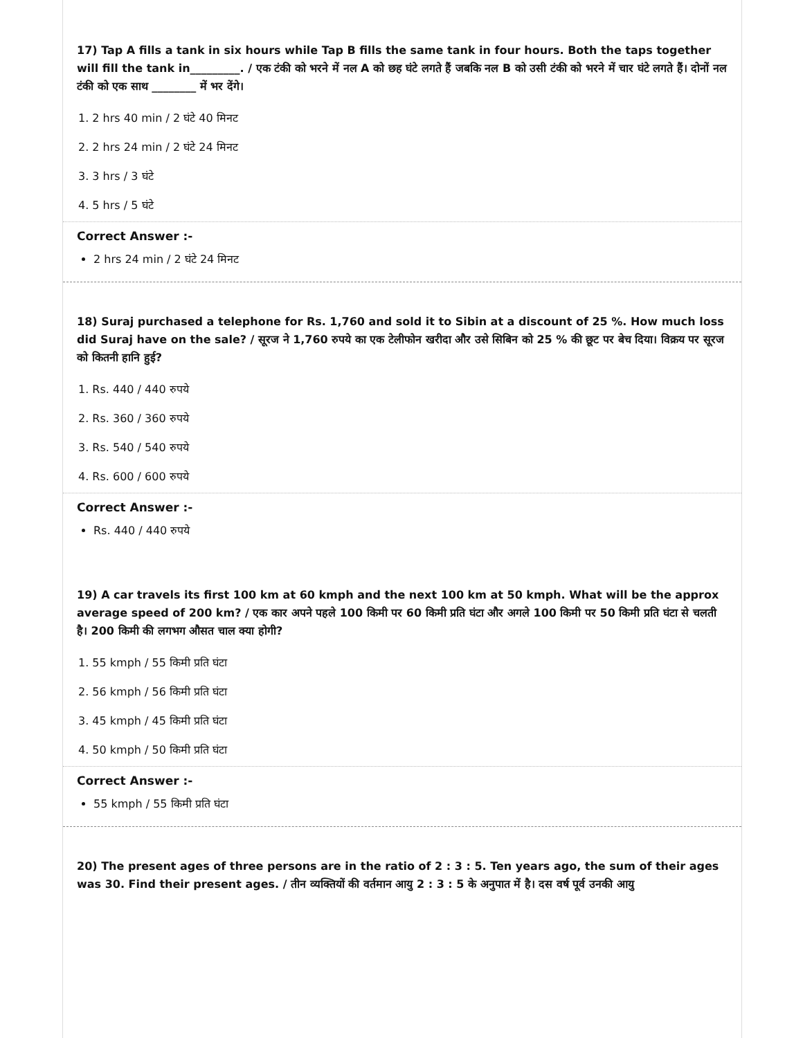17) Tap A fills a tank in six hours while Tap B fills the same tank in four hours. Both the taps together will fill the tank in_________. / एक टंकी को भरने में नल A को छह घंटे लगते हैं जबकि नल B को उसी टंकी को भरने में चार घंटे लगते हैं। दोनों नल टंकी को एक साथ ________ में भर देंगे।
1. 2 hrs 40 min / 2 घंटे 40 मिनट
2. 2 hrs 24 min / 2 घंटे 24 मिनट
3. 3 hrs / 3 घंटे
4. 5 hrs / 5 घंटे
Correct Answer :-
2 hrs 24 min / 2 घंटे 24 मिनट
18) Suraj purchased a telephone for Rs. 1,760 and sold it to Sibin at a discount of 25 %. How much loss did Suraj have on the sale? / सूरज ने 1,760 रुपये का एक टेलीफोन खरीदा और उसे सिबिन को 25 % की छूट पर बेच दिया। विक्रय पर सूरज को कितनी हानि हुई?
1. Rs. 440 / 440 रुपये
2. Rs. 360 / 360 रुपये
3. Rs. 540 / 540 रुपये
4. Rs. 600 / 600 रुपये
Correct Answer :-
Rs. 440 / 440 रुपये
19) A car travels its first 100 km at 60 kmph and the next 100 km at 50 kmph. What will be the approx average speed of 200 km? / एक कार अपने पहले 100 किमी पर 60 किमी प्रति घंटा और अगले 100 किमी पर 50 किमी प्रति घंटा से चलती है। 200 किमी की लगभग औसत चाल क्या होगी?
1. 55 kmph / 55 किमी प्रति घंटा
2. 56 kmph / 56 किमी प्रति घंटा
3. 45 kmph / 45 किमी प्रति घंटा
4. 50 kmph / 50 किमी प्रति घंटा
Correct Answer :-
55 kmph / 55 किमी प्रति घंटा
20) The present ages of three persons are in the ratio of 2 : 3 : 5. Ten years ago, the sum of their ages was 30. Find their present ages. / तीन व्यक्तियों की वर्तमान आयु 2 : 3 : 5 के अनुपात में है। दस वर्ष पूर्व उनकी आयु